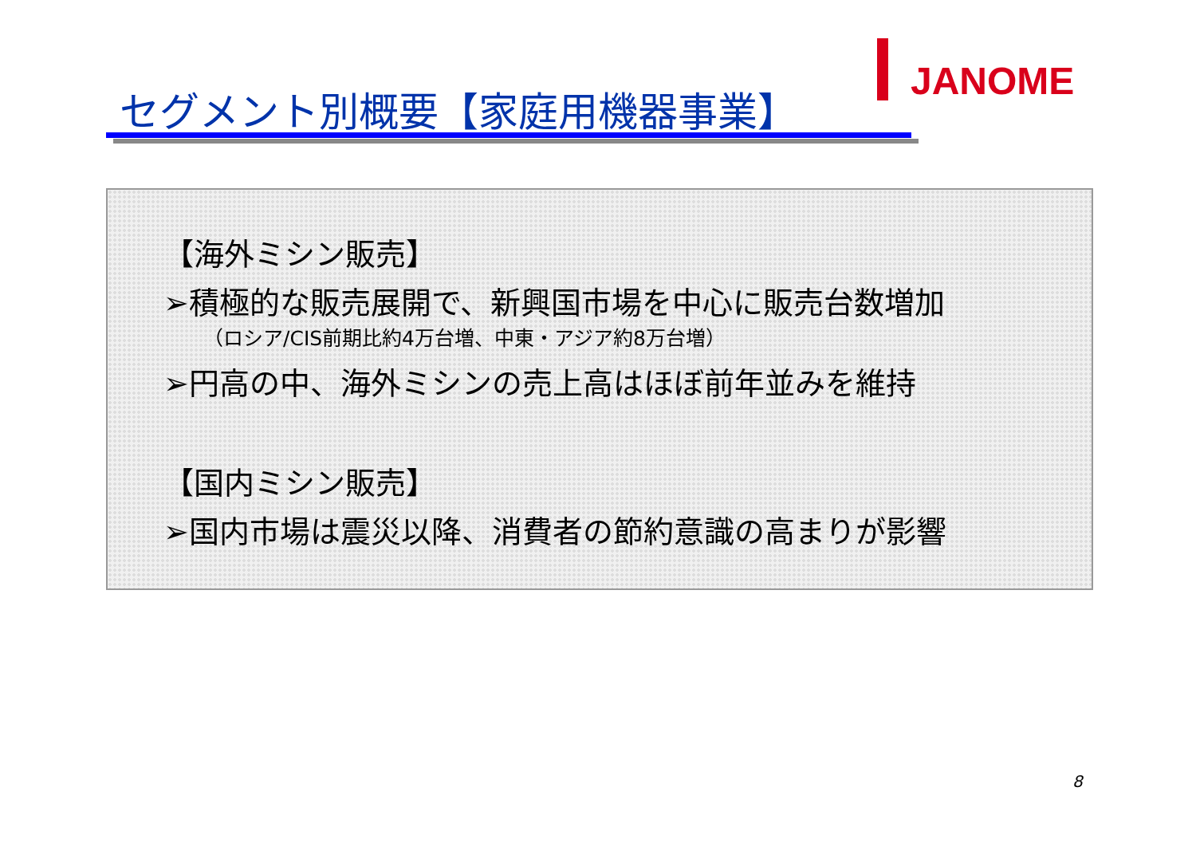JANOME
セグメント別概要【家庭用機器事業】
【海外ミシン販売】
➢積極的な販売展開で、新興国市場を中心に販売台数増加
（ロシア/CIS前期比約4万台増、中東・アジア約8万台増）
➢円高の中、海外ミシンの売上高はほぼ前年並みを維持
【国内ミシン販売】
➢国内市場は震災以降、消費者の節約意識の高まりが影響
8